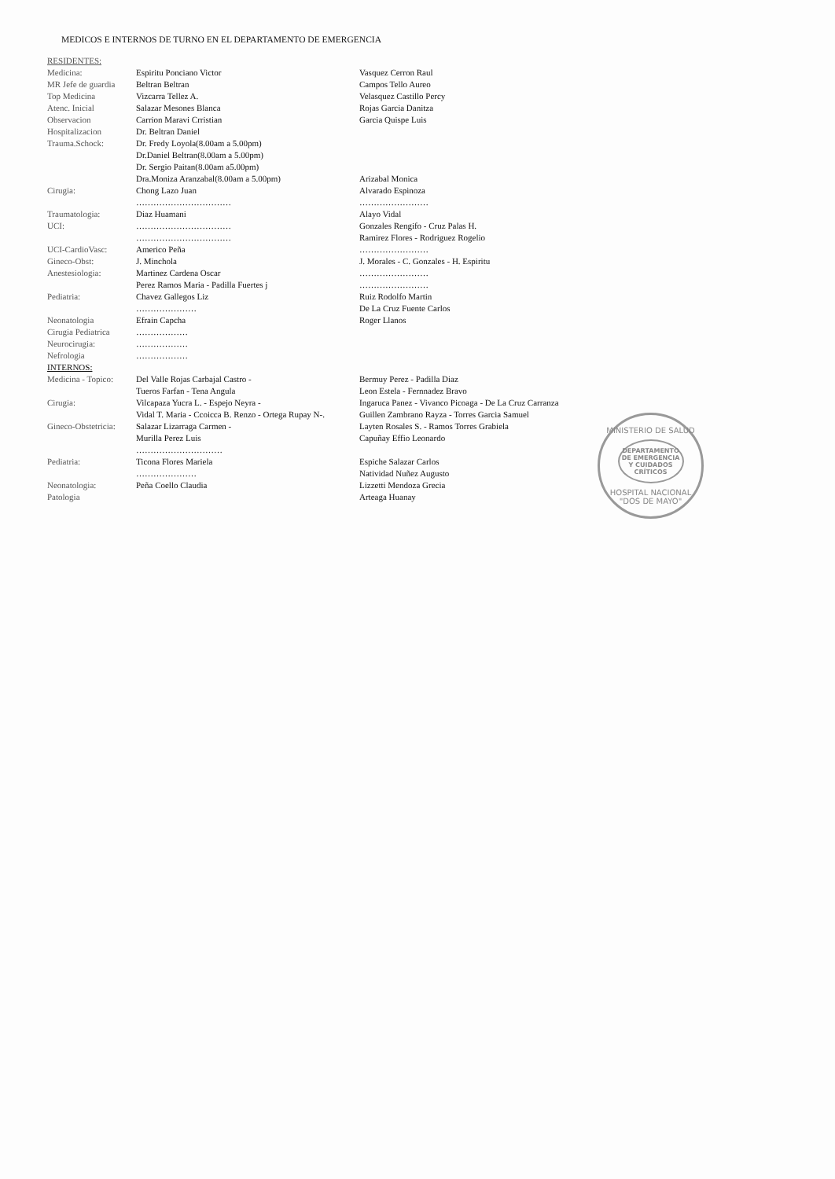MEDICOS E INTERNOS DE TURNO EN EL DEPARTAMENTO DE EMERGENCIA
| RESIDENTES: | | |
| Medicina: | Espiritu Ponciano Victor | Vasquez Cerron Raul |
| MR Jefe de guardia | Beltran Beltran | Campos Tello Aureo |
| Top Medicina | Vizcarra Tellez A. | Velasquez Castillo Percy |
| Atenc. Inicial | Salazar Mesones Blanca | Rojas Garcia Danitza |
| Observacion | Carrion Maravi Crristian | Garcia Quispe Luis |
| Hospitalizacion | Dr. Beltran Daniel | |
| Trauma.Schock: | Dr. Fredy Loyola(8.00am a 5.00pm) Dr.Daniel Beltran(8.00am a 5.00pm) Dr. Sergio Paitan(8.00am a5.00pm) Dra.Moniza Aranzabal(8.00am a 5.00pm) | Arizabal Monica |
| Cirugia: | Chong Lazo Juan …………………………… | Alvarado Espinoza …………………… |
| Traumatologia: UCI: | Diaz Huamani …………………………… …………………………… | Alayo Vidal Gonzales Rengifo - Cruz Palas H. Ramirez Flores - Rodriguez Rogelio |
| UCI-CardioVasc: | Americo Peña | …………………… |
| Gineco-Obst: | J. Minchola | J. Morales - C. Gonzales - H. Espiritu |
| Anestesiologia: | Martinez Cardena Oscar Perez Ramos Maria - Padilla Fuertes j | …………………… …………………… |
| Pediatria: | Chavez Gallegos Liz ………………… | Ruiz Rodolfo Martin De La Cruz Fuente Carlos |
| Neonatologia | Efrain Capcha | Roger Llanos |
| Cirugia Pediatrica | ……………… | |
| Neurocirugia: | ……………… | |
| Nefrologia | ……………… | |
| INTERNOS: | | |
| Medicina - Topico: | Del Valle Rojas Carbajal Castro - Tueros Farfan - Tena Angula | Bermuy Perez - Padilla Diaz Leon Estela - Fernnadez Bravo |
| Cirugia: | Vilcapaza Yucra L. - Espejo Neyra - Vidal T. Maria - Ccoicca B. Renzo - Ortega Rupay N-. | Ingaruca Panez - Vivanco Picoaga - De La Cruz Carranza Guillen Zambrano Rayza - Torres Garcia Samuel |
| Gineco-Obstetricia: | Salazar Lizarraga Carmen - Murilla Perez Luis ………………………… | Layten Rosales S. - Ramos Torres Grabiela Capuñay Effio Leonardo |
| Pediatria: | Ticona Flores Mariela ………………… | Espiche Salazar Carlos Natividad Nuñez Augusto |
| Neonatologia: Patologia | Peña Coello Claudia | Lizzetti Mendoza Grecia Arteaga Huanay |
MINISTERIO DE SALUD
DEPARTAMENTO DE EMERGENCIA Y CUIDADOS CRÍTICOS
HOSPITAL NACIONAL "DOS DE MAYO"